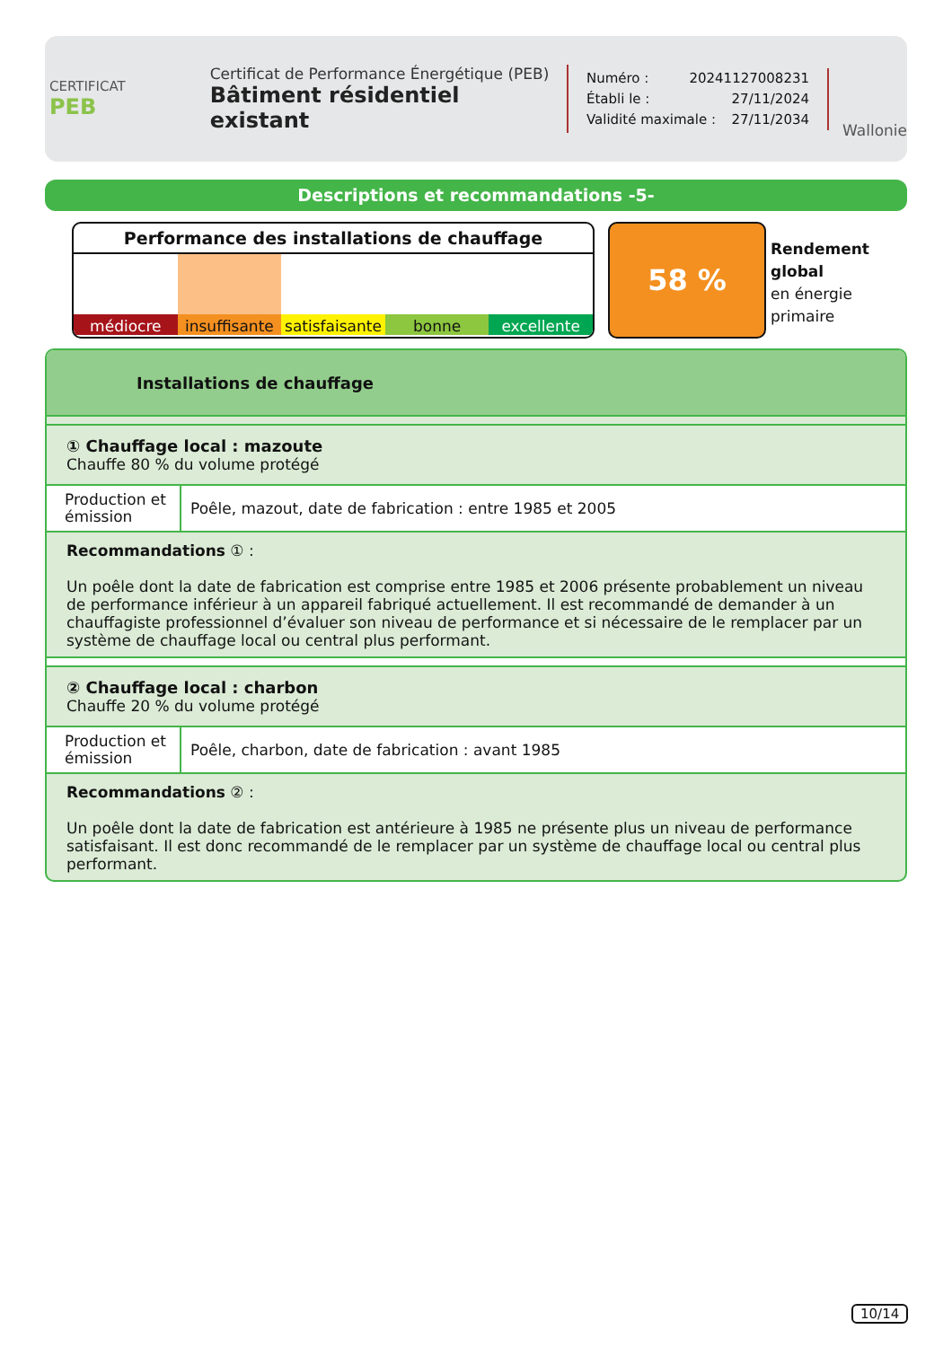CERTIFICAT
PEB
Certificat de Performance Énergétique (PEB)
Bâtiment résidentiel existant
Numéro : 20241127008231
Établi le : 27/11/2024
Validité maximale : 27/11/2034
Wallonie
Descriptions et recommandations -5-
Performance des installations de chauffage
médiocre insuffisante satisfaisante bonne excellente
58 %
Rendement
global
en énergie
primaire
Installations de chauffage
① Chauffage local : mazoute
Chauffe 80 % du volume protégé
| Production et émission | Poêle, mazout, date de fabrication : entre 1985 et 2005 |
Recommandations ① :
Un poêle dont la date de fabrication est comprise entre 1985 et 2006 présente probablement un niveau de performance inférieur à un appareil fabriqué actuellement. Il est recommandé de demander à un chauffagiste professionnel d’évaluer son niveau de performance et si nécessaire de le remplacer par un système de chauffage local ou central plus performant.
② Chauffage local : charbon
Chauffe 20 % du volume protégé
| Production et émission | Poêle, charbon, date de fabrication : avant 1985 |
Recommandations ② :
Un poêle dont la date de fabrication est antérieure à 1985 ne présente plus un niveau de performance satisfaisant. Il est donc recommandé de le remplacer par un système de chauffage local ou central plus performant.
10/14